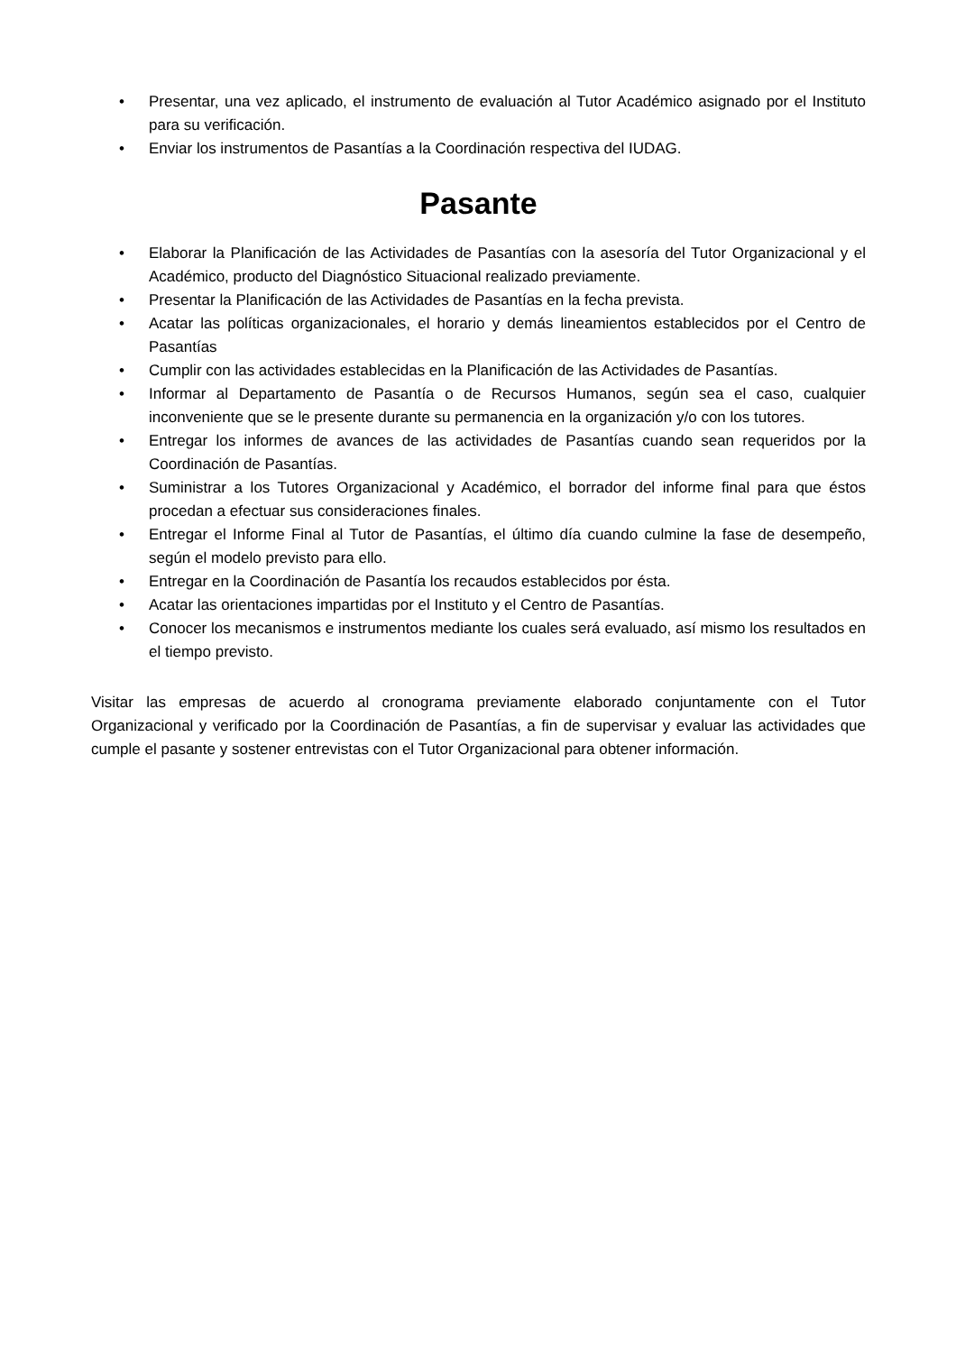• Presentar, una vez aplicado, el instrumento de evaluación al Tutor Académico asignado por el Instituto para su verificación.
• Enviar los instrumentos de Pasantías a la Coordinación respectiva del IUDAG.
Pasante
• Elaborar la Planificación de las Actividades de Pasantías con la asesoría del Tutor Organizacional y el Académico, producto del Diagnóstico Situacional realizado previamente.
• Presentar la Planificación de las Actividades de Pasantías en la fecha prevista.
• Acatar las políticas organizacionales, el horario y demás lineamientos establecidos por el Centro de Pasantías
• Cumplir con las actividades establecidas en la Planificación de las Actividades de Pasantías.
• Informar al Departamento de Pasantía o de Recursos Humanos, según sea el caso, cualquier inconveniente que se le presente durante su permanencia en la organización y/o con los tutores.
• Entregar los informes de avances de las actividades de Pasantías cuando sean requeridos por la Coordinación de Pasantías.
• Suministrar a los Tutores Organizacional y Académico, el borrador del informe final para que éstos procedan a efectuar sus consideraciones finales.
• Entregar el Informe Final al Tutor de Pasantías, el último día cuando culmine la fase de desempeño, según el modelo previsto para ello.
• Entregar en la Coordinación de Pasantía los recaudos establecidos por ésta.
• Acatar las orientaciones impartidas por el Instituto y el Centro de Pasantías.
• Conocer los mecanismos e instrumentos mediante los cuales será evaluado, así mismo los resultados en el tiempo previsto.
Visitar las empresas de acuerdo al cronograma previamente elaborado conjuntamente con el Tutor Organizacional y verificado por la Coordinación de Pasantías, a fin de supervisar y evaluar las actividades que cumple el pasante y sostener entrevistas con el Tutor Organizacional para obtener información.